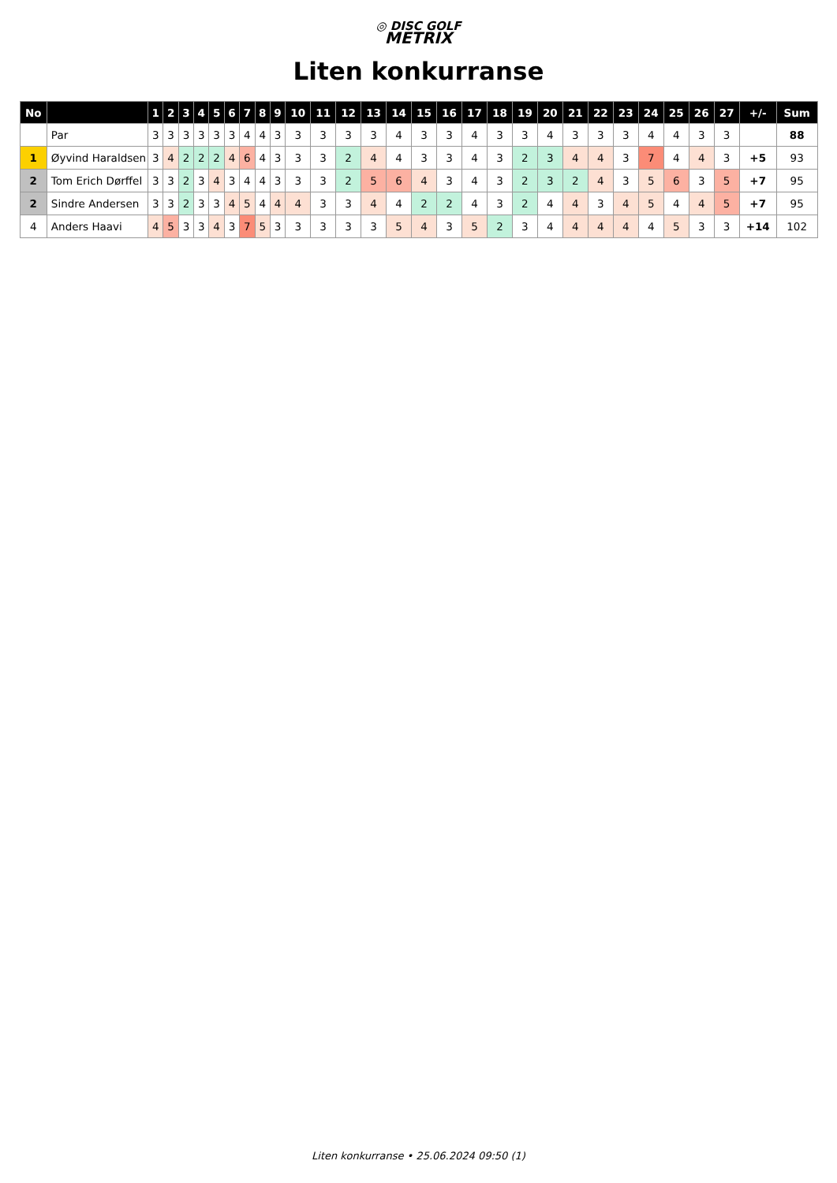◎ DISC GOLF
METRIX
Liten konkurranse
| No | | 1 | 2 | 3 | 4 | 5 | 6 | 7 | 8 | 9 | 10 | 11 | 12 | 13 | 14 | 15 | 16 | 17 | 18 | 19 | 20 | 21 | 22 | 23 | 24 | 25 | 26 | 27 | +/- | Sum |
| --- | --- | --- | --- | --- | --- | --- | --- | --- | --- | --- | --- | --- | --- | --- | --- | --- | --- | --- | --- | --- | --- | --- | --- | --- | --- | --- | --- | --- | --- | --- |
| | Par | 3 | 3 | 3 | 3 | 3 | 3 | 4 | 4 | 3 | 3 | 3 | 3 | 3 | 4 | 3 | 3 | 4 | 3 | 3 | 4 | 3 | 3 | 3 | 4 | 4 | 3 | 3 | | 88 |
| 1 | Øyvind Haraldsen | 3 | 4 | 2 | 2 | 2 | 4 | 6 | 4 | 3 | 3 | 3 | 2 | 4 | 4 | 3 | 3 | 4 | 3 | 2 | 3 | 4 | 4 | 3 | 7 | 4 | 4 | 3 | +5 | 93 |
| 2 | Tom Erich Dørffel | 3 | 3 | 2 | 3 | 4 | 3 | 4 | 4 | 3 | 3 | 3 | 2 | 5 | 6 | 4 | 3 | 4 | 3 | 2 | 3 | 2 | 4 | 3 | 5 | 6 | 3 | 5 | +7 | 95 |
| 2 | Sindre Andersen | 3 | 3 | 2 | 3 | 3 | 4 | 5 | 4 | 4 | 4 | 3 | 3 | 4 | 4 | 2 | 2 | 4 | 3 | 2 | 4 | 4 | 3 | 4 | 5 | 4 | 4 | 5 | +7 | 95 |
| 4 | Anders Haavi | 4 | 5 | 3 | 3 | 4 | 3 | 7 | 5 | 3 | 3 | 3 | 3 | 3 | 5 | 4 | 3 | 5 | 2 | 3 | 4 | 4 | 4 | 4 | 4 | 5 | 3 | 3 | +14 | 102 |
Liten konkurranse • 25.06.2024 09:50 (1)